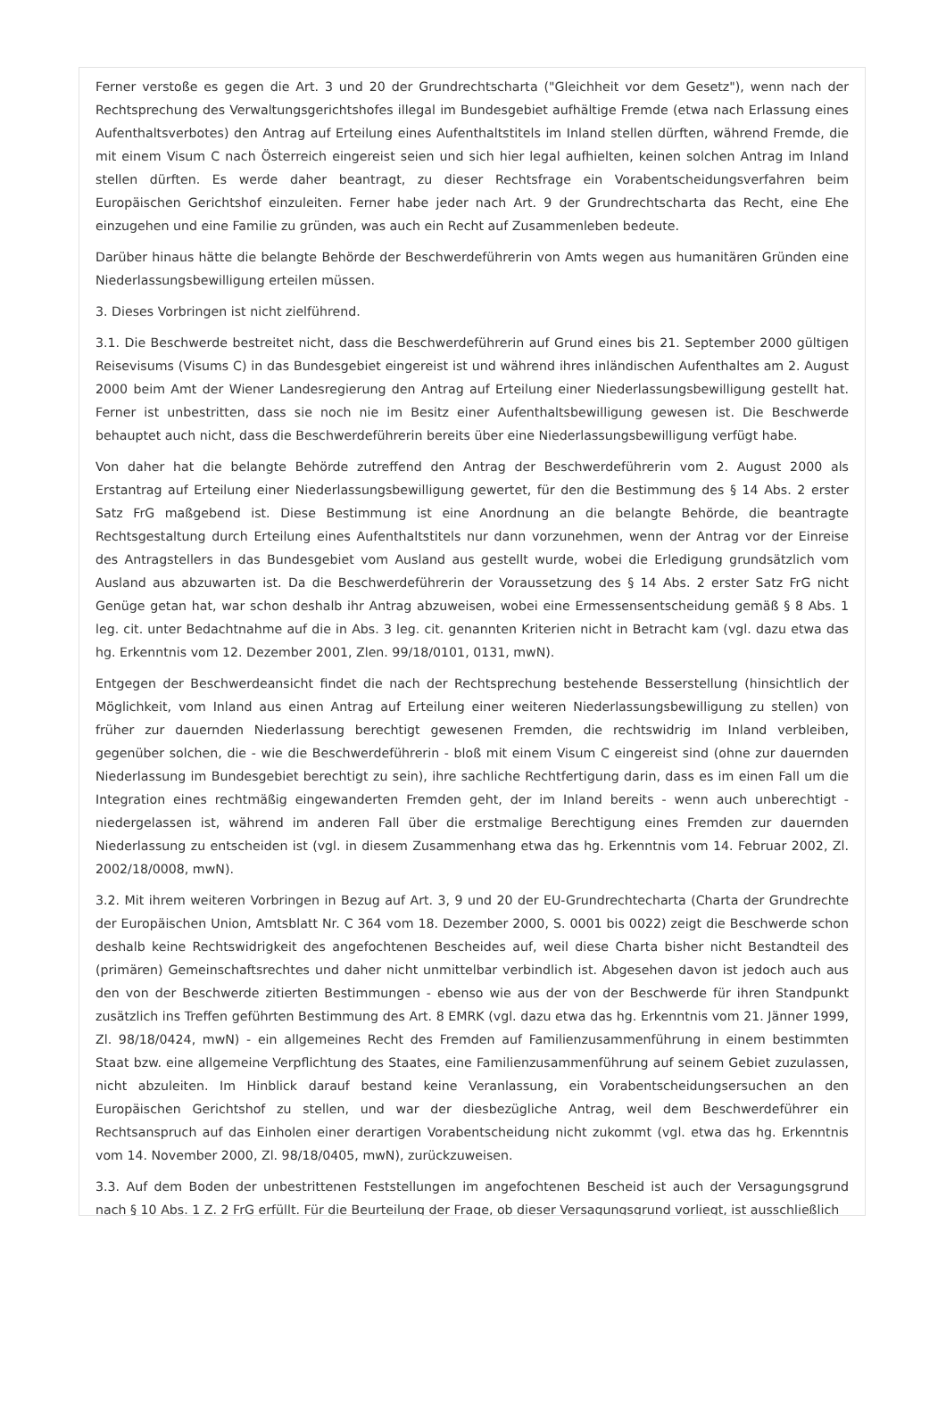Ferner verstoße es gegen die Art. 3 und 20 der Grundrechtscharta ("Gleichheit vor dem Gesetz"), wenn nach der Rechtsprechung des Verwaltungsgerichtshofes illegal im Bundesgebiet aufhältige Fremde (etwa nach Erlassung eines Aufenthaltsverbotes) den Antrag auf Erteilung eines Aufenthaltstitels im Inland stellen dürften, während Fremde, die mit einem Visum C nach Österreich eingereist seien und sich hier legal aufhielten, keinen solchen Antrag im Inland stellen dürften. Es werde daher beantragt, zu dieser Rechtsfrage ein Vorabentscheidungsverfahren beim Europäischen Gerichtshof einzuleiten. Ferner habe jeder nach Art. 9 der Grundrechtscharta das Recht, eine Ehe einzugehen und eine Familie zu gründen, was auch ein Recht auf Zusammenleben bedeute.
Darüber hinaus hätte die belangte Behörde der Beschwerdeführerin von Amts wegen aus humanitären Gründen eine Niederlassungsbewilligung erteilen müssen.
3. Dieses Vorbringen ist nicht zielführend.
3.1. Die Beschwerde bestreitet nicht, dass die Beschwerdeführerin auf Grund eines bis 21. September 2000 gültigen Reisevisums (Visums C) in das Bundesgebiet eingereist ist und während ihres inländischen Aufenthaltes am 2. August 2000 beim Amt der Wiener Landesregierung den Antrag auf Erteilung einer Niederlassungsbewilligung gestellt hat. Ferner ist unbestritten, dass sie noch nie im Besitz einer Aufenthaltsbewilligung gewesen ist. Die Beschwerde behauptet auch nicht, dass die Beschwerdeführerin bereits über eine Niederlassungsbewilligung verfügt habe.
Von daher hat die belangte Behörde zutreffend den Antrag der Beschwerdeführerin vom 2. August 2000 als Erstantrag auf Erteilung einer Niederlassungsbewilligung gewertet, für den die Bestimmung des § 14 Abs. 2 erster Satz FrG maßgebend ist. Diese Bestimmung ist eine Anordnung an die belangte Behörde, die beantragte Rechtsgestaltung durch Erteilung eines Aufenthaltstitels nur dann vorzunehmen, wenn der Antrag vor der Einreise des Antragstellers in das Bundesgebiet vom Ausland aus gestellt wurde, wobei die Erledigung grundsätzlich vom Ausland aus abzuwarten ist. Da die Beschwerdeführerin der Voraussetzung des § 14 Abs. 2 erster Satz FrG nicht Genüge getan hat, war schon deshalb ihr Antrag abzuweisen, wobei eine Ermessensentscheidung gemäß § 8 Abs. 1 leg. cit. unter Bedachtnahme auf die in Abs. 3 leg. cit. genannten Kriterien nicht in Betracht kam (vgl. dazu etwa das hg. Erkenntnis vom 12. Dezember 2001, Zlen. 99/18/0101, 0131, mwN).
Entgegen der Beschwerdeansicht findet die nach der Rechtsprechung bestehende Besserstellung (hinsichtlich der Möglichkeit, vom Inland aus einen Antrag auf Erteilung einer weiteren Niederlassungsbewilligung zu stellen) von früher zur dauernden Niederlassung berechtigt gewesenen Fremden, die rechtswidrig im Inland verbleiben, gegenüber solchen, die - wie die Beschwerdeführerin - bloß mit einem Visum C eingereist sind (ohne zur dauernden Niederlassung im Bundesgebiet berechtigt zu sein), ihre sachliche Rechtfertigung darin, dass es im einen Fall um die Integration eines rechtmäßig eingewanderten Fremden geht, der im Inland bereits - wenn auch unberechtigt - niedergelassen ist, während im anderen Fall über die erstmalige Berechtigung eines Fremden zur dauernden Niederlassung zu entscheiden ist (vgl. in diesem Zusammenhang etwa das hg. Erkenntnis vom 14. Februar 2002, Zl. 2002/18/0008, mwN).
3.2. Mit ihrem weiteren Vorbringen in Bezug auf Art. 3, 9 und 20 der EU-Grundrechtecharta (Charta der Grundrechte der Europäischen Union, Amtsblatt Nr. C 364 vom 18. Dezember 2000, S. 0001 bis 0022) zeigt die Beschwerde schon deshalb keine Rechtswidrigkeit des angefochtenen Bescheides auf, weil diese Charta bisher nicht Bestandteil des (primären) Gemeinschaftsrechtes und daher nicht unmittelbar verbindlich ist. Abgesehen davon ist jedoch auch aus den von der Beschwerde zitierten Bestimmungen - ebenso wie aus der von der Beschwerde für ihren Standpunkt zusätzlich ins Treffen geführten Bestimmung des Art. 8 EMRK (vgl. dazu etwa das hg. Erkenntnis vom 21. Jänner 1999, Zl. 98/18/0424, mwN) - ein allgemeines Recht des Fremden auf Familienzusammenführung in einem bestimmten Staat bzw. eine allgemeine Verpflichtung des Staates, eine Familienzusammenführung auf seinem Gebiet zuzulassen, nicht abzuleiten. Im Hinblick darauf bestand keine Veranlassung, ein Vorabentscheidungsersuchen an den Europäischen Gerichtshof zu stellen, und war der diesbezügliche Antrag, weil dem Beschwerdeführer ein Rechtsanspruch auf das Einholen einer derartigen Vorabentscheidung nicht zukommt (vgl. etwa das hg. Erkenntnis vom 14. November 2000, Zl. 98/18/0405, mwN), zurückzuweisen.
3.3. Auf dem Boden der unbestrittenen Feststellungen im angefochtenen Bescheid ist auch der Versagungsgrund nach § 10 Abs. 1 Z. 2 FrG erfüllt. Für die Beurteilung der Frage, ob dieser Versagungsgrund vorliegt, ist ausschließlich